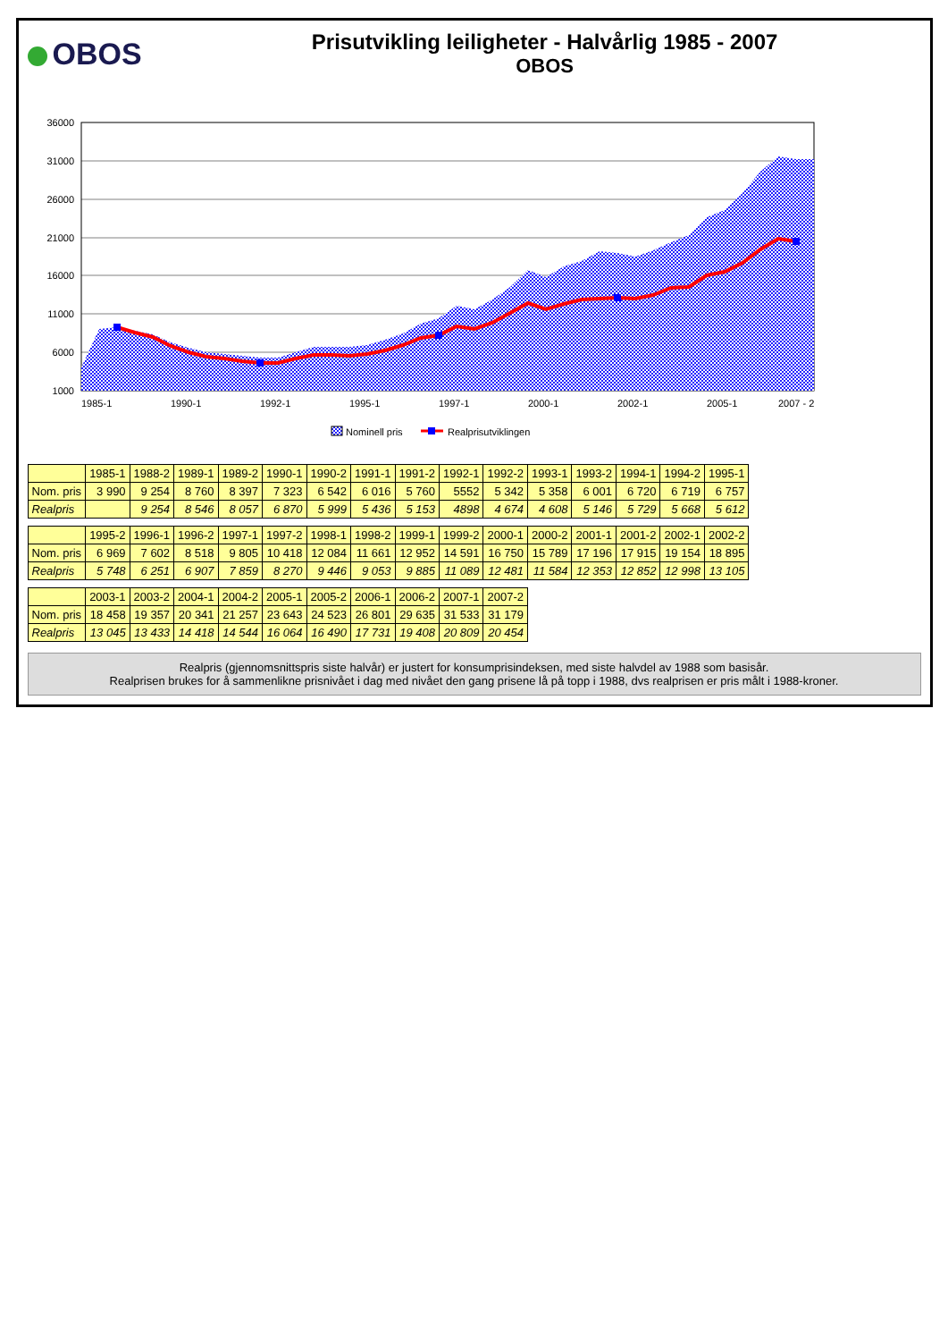OBOS
Prisutvikling leiligheter - Halvårlig 1985 - 2007
OBOS
36000
31000
26000
21000
16000
11000
6000
1000
1985-1
1990-1
1992-1
1995-1
1997-1
2000-1
2002-1
2005-1
2007 - 2
Nominell pris
Realprisutviklingen
| | 1985-1 | 1988-2 | 1989-1 | 1989-2 | 1990-1 | 1990-2 | 1991-1 | 1991-2 | 1992-1 | 1992-2 | 1993-1 | 1993-2 | 1994-1 | 1994-2 | 1995-1 |
| --- | --- | --- | --- | --- | --- | --- | --- | --- | --- | --- | --- | --- | --- | --- | --- |
| Nom. pris | 3 990 | 9 254 | 8 760 | 8 397 | 7 323 | 6 542 | 6 016 | 5 760 | 5552 | 5 342 | 5 358 | 6 001 | 6 720 | 6 719 | 6 757 |
| Realpris | | 9 254 | 8 546 | 8 057 | 6 870 | 5 999 | 5 436 | 5 153 | 4898 | 4 674 | 4 608 | 5 146 | 5 729 | 5 668 | 5 612 |
| | 1995-2 | 1996-1 | 1996-2 | 1997-1 | 1997-2 | 1998-1 | 1998-2 | 1999-1 | 1999-2 | 2000-1 | 2000-2 | 2001-1 | 2001-2 | 2002-1 | 2002-2 |
| --- | --- | --- | --- | --- | --- | --- | --- | --- | --- | --- | --- | --- | --- | --- | --- |
| Nom. pris | 6 969 | 7 602 | 8 518 | 9 805 | 10 418 | 12 084 | 11 661 | 12 952 | 14 591 | 16 750 | 15 789 | 17 196 | 17 915 | 19 154 | 18 895 |
| Realpris | 5 748 | 6 251 | 6 907 | 7 859 | 8 270 | 9 446 | 9 053 | 9 885 | 11 089 | 12 481 | 11 584 | 12 353 | 12 852 | 12 998 | 13 105 |
| | 2003-1 | 2003-2 | 2004-1 | 2004-2 | 2005-1 | 2005-2 | 2006-1 | 2006-2 | 2007-1 | 2007-2 |
| --- | --- | --- | --- | --- | --- | --- | --- | --- | --- | --- |
| Nom. pris | 18 458 | 19 357 | 20 341 | 21 257 | 23 643 | 24 523 | 26 801 | 29 635 | 31 533 | 31 179 |
| Realpris | 13 045 | 13 433 | 14 418 | 14 544 | 16 064 | 16 490 | 17 731 | 19 408 | 20 809 | 20 454 |
Realpris (gjennomsnittspris siste halvår) er justert for konsumprisindeksen, med siste halvdel av 1988 som basisår.
Realprisen brukes for å sammenlikne prisnivået i dag med nivået den gang prisene lå på topp i 1988, dvs realprisen er pris målt i 1988-kroner.